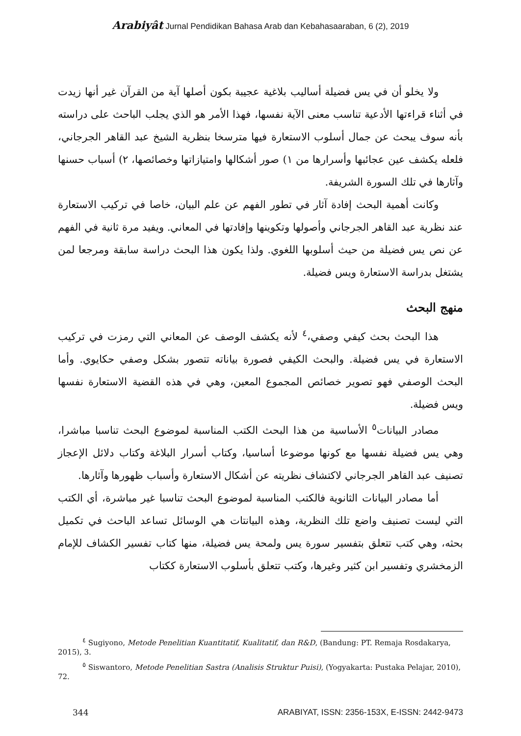Arabiyât Jurnal Pendidikan Bahasa Arab dan Kebahasaaraban, 6 (2), 2019
ولا يخلو أن في يس فضيلة أساليب بلاغية عجيبة بكون أصلها آية من القرآن غير أنها زيدت في أثناء قراءتها الأدعية تناسب معنى الآية نفسها، فهذا الأمر هو الذي يجلب الباحث على دراسته بأنه سوف يبحث عن جمال أسلوب الاستعارة فيها مترسخا بنظرية الشيخ عبد القاهر الجرجاني، فلعله يكشف عين عجائبها وأسرارها من ١) صور أشكالها وامتيازاتها وخصائصها، ٢) أسباب حسنها وآثارها في تلك السورة الشريفة.
وكانت أهمية البحث إفادة آثار في تطور الفهم عن علم البيان، خاصا في تركيب الاستعارة عند نظرية عبد القاهر الجرجاني وأصولها وتكوينها وإفادتها في المعاني. ويفيد مرة ثانية في الفهم عن نص يس فضيلة من حيث أسلوبها اللغوي. ولذا يكون هذا البحث دراسة سابقة ومرجعا لمن يشتغل بدراسة الاستعارة ويس فضيلة.
منهج البحث
هذا البحث بحث كيفي وصفي،<sup>٤</sup> لأنه يكشف الوصف عن المعاني التي رمزت في تركيب الاستعارة في يس فضيلة. والبحث الكيفي فصورة بياناته تتصور بشكل وصفي حكايوي. وأما البحث الوصفي فهو تصوير خصائص المجموع المعين، وهي في هذه القضية الاستعارة نفسها ويس فضيلة.
مصادر البيانات<sup>٥</sup> الأساسية من هذا البحث الكتب المناسبة لموضوع البحث تناسبا مباشرا، وهي يس فضيلة نفسها مع كونها موضوعا أساسيا، وكتاب أسرار البلاغة وكتاب دلائل الإعجاز تصنيف عبد القاهر الجرجاني لاكتشاف نظريته عن أشكال الاستعارة وأسباب ظهورها وآثارها.
أما مصادر البيانات الثانوية فالكتب المناسبة لموضوع البحث تناسبا غير مباشرة، أي الكتب التي ليست تصنيف واضع تلك النظرية، وهذه البيانتات هي الوسائل تساعد الباحث في تكميل بحثه، وهي كتب تتعلق بتفسير سورة يس ولمحة يس فضيلة، منها كتاب تفسير الكشاف للإمام الزمخشري وتفسير ابن كثير وغيرها، وكتب تتعلق بأسلوب الاستعارة ككتاب
<sup>٤</sup> Sugiyono, Metode Penelitian Kuantitatif, Kualitatif, dan R&D, (Bandung: PT. Remaja Rosdakarya, 2015), 3.
<sup>٥</sup> Siswantoro, Metode Penelitian Sastra (Analisis Struktur Puisi), (Yogyakarta: Pustaka Pelajar, 2010), 72.
344 ARABIYAT, ISSN: 2356-153X, E-ISSN: 2442-9473